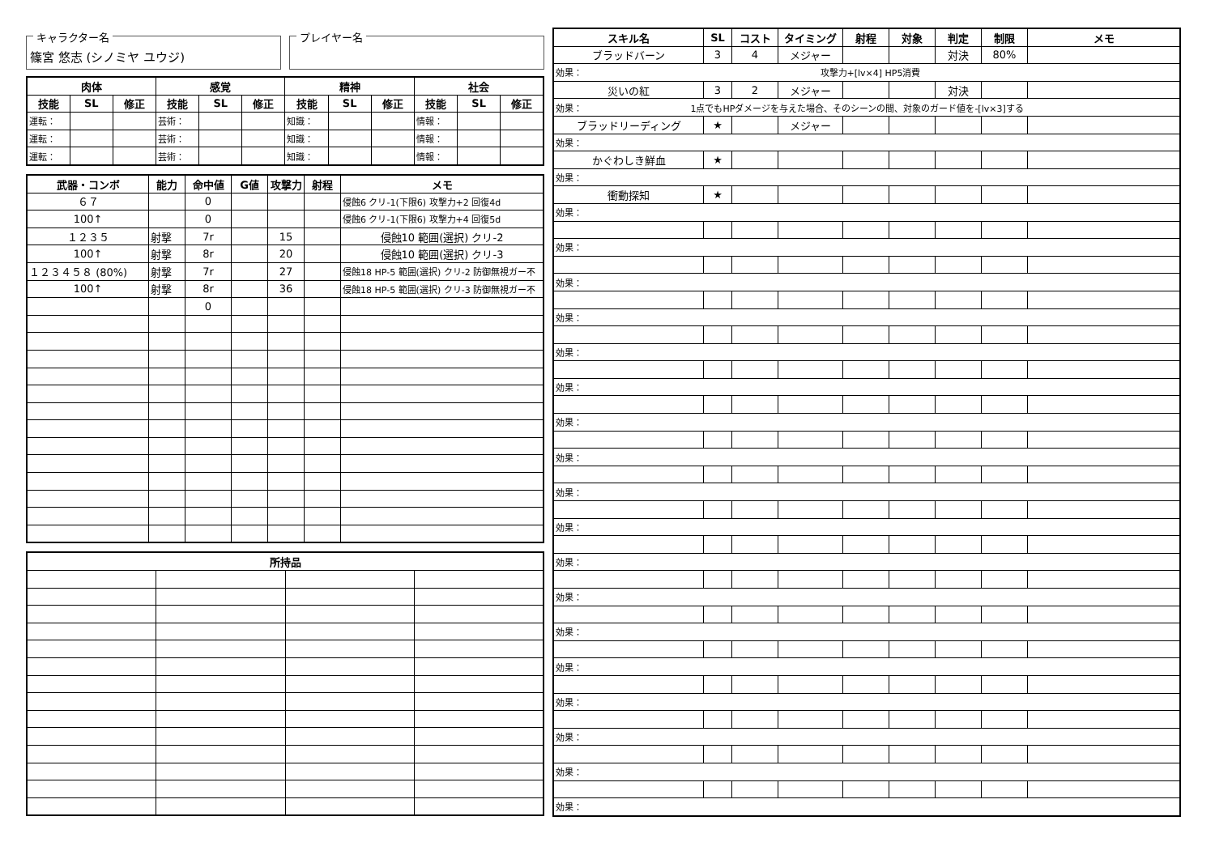キャラクター名
篠宮 悠志 (シノミヤ ユウジ)
プレイヤー名
| 肉体 | | | 感覚 | | | 精神 | | | 社会 | | |
| --- | --- | --- | --- | --- | --- | --- | --- | --- | --- | --- | --- |
| 技能 | SL | 修正 | 技能 | SL | 修正 | 技能 | SL | 修正 | 技能 | SL | 修正 |
| 運転： | | | 芸術： | | | 知識： | | | 情報： | | |
| 運転： | | | 芸術： | | | 知識： | | | 情報： | | |
| 運転： | | | 芸術： | | | 知識： | | | 情報： | | |
| 武器・コンボ | 能力 | 命中値 | G値 | 攻撃力 | 射程 | メモ |
| --- | --- | --- | --- | --- | --- | --- |
| ６７ | | 0 | | | | 侵蝕6 クリ-1(下限6) 攻撃力+2 回復4d |
| 100↑ | | 0 | | | | 侵蝕6 クリ-1(下限6) 攻撃力+4 回復5d |
| １２３５ | 射撃 | 7r | | 15 | | 侵蝕10 範囲(選択) クリ-2 |
| 100↑ | 射撃 | 8r | | 20 | | 侵蝕10 範囲(選択) クリ-3 |
| １２３４５８ (80%) | 射撃 | 7r | | 27 | | 侵蝕18 HP-5 範囲(選択) クリ-2 防御無視ガー不 |
| 100↑ | 射撃 | 8r | | 36 | | 侵蝕18 HP-5 範囲(選択) クリ-3 防御無視ガー不 |
| | | 0 | | | | |
| 所持品 | | | |
| --- | --- | --- | --- |
| スキル名 | SL | コスト | タイミング | 射程 | 対象 | 判定 | 制限 | メモ |
| --- | --- | --- | --- | --- | --- | --- | --- | --- |
| ブラッドバーン | 3 | 4 | メジャー | | | 対決 | 80% | |
| 効果： 攻撃力+[lv×4] HP5消費 | | | | | | | | |
| 災いの紅 | 3 | 2 | メジャー | | | 対決 | | |
| 効果： 1点でもHPダメージを与えた場合、そのシーンの間、対象のガード値を-[lv×3]する | | | | | | | | |
| ブラッドリーディング | ★ | | メジャー | | | | | |
| 効果： | | | | | | | | |
| かぐわしき鮮血 | ★ | | | | | | | |
| 効果： | | | | | | | | |
| 衝動探知 | ★ | | | | | | | |
| 効果： | | | | | | | | |
| 効果： | | | | | | | | |
| 効果： | | | | | | | | |
| 効果： | | | | | | | | |
| 効果： | | | | | | | | |
| 効果： | | | | | | | | |
| 効果： | | | | | | | | |
| 効果： | | | | | | | | |
| 効果： | | | | | | | | |
| 効果： | | | | | | | | |
| 効果： | | | | | | | | |
| 効果： | | | | | | | | |
| 効果： | | | | | | | | |
| 効果： | | | | | | | | |
| 効果： | | | | | | | | |
| 効果： | | | | | | | | |
| 効果： | | | | | | | | |
| 効果： | | | | | | | | |